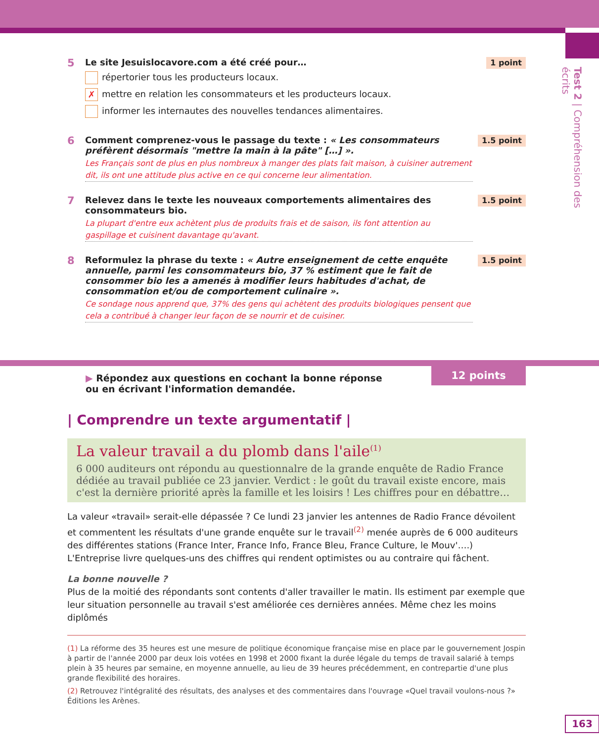Test 2 | Compréhension des écrits
5
Le site Jesuislocavore.com a été créé pour…
répertorier tous les producteurs locaux.
✗ mettre en relation les consommateurs et les producteurs locaux.
informer les internautes des nouvelles tendances alimentaires.
1 point
6
Comment comprenez-vous le passage du texte : « Les consommateurs préfèrent désormais "mettre la main à la pâte" […] ».
Les Français sont de plus en plus nombreux à manger des plats fait maison, à cuisiner autrement dit, ils ont une attitude plus active en ce qui concerne leur alimentation.
1.5 point
7
Relevez dans le texte les nouveaux comportements alimentaires des consommateurs bio.
La plupart d'entre eux achètent plus de produits frais et de saison, ils font attention au gaspillage et cuisinent davantage qu'avant.
1.5 point
8
Reformulez la phrase du texte : « Autre enseignement de cette enquête annuelle, parmi les consommateurs bio, 37 % estiment que le fait de consommer bio les a amenés à modifier leurs habitudes d'achat, de consommation et/ou de comportement culinaire ».
Ce sondage nous apprend que, 37% des gens qui achètent des produits biologiques pensent que cela a contribué à changer leur façon de se nourrir et de cuisiner.
1.5 point
12 points
▶ Répondez aux questions en cochant la bonne réponse ou en écrivant l'information demandée.
| Comprendre un texte argumentatif |
La valeur travail a du plomb dans l'aile<sup>(1)</sup>
6 000 auditeurs ont répondu au questionnalre de la grande enquête de Radio France dédiée au travail publiée ce 23 janvier. Verdict : le goût du travail existe encore, mais c'est la dernière priorité après la famille et les loisirs ! Les chiffres pour en débattre…
La valeur «travail» serait-elle dépassée ? Ce lundi 23 janvier les antennes de Radio France dévoilent et commentent les résultats d'une grande enquête sur le travail<sup>(2)</sup> menée auprès de 6 000 auditeurs des différentes stations (France Inter, France Info, France Bleu, France Culture, le Mouv'….) L'Entreprise livre quelques-uns des chiffres qui rendent optimistes ou au contraire qui fâchent.
La bonne nouvelle ?
Plus de la moitié des répondants sont contents d'aller travailler le matin. Ils estiment par exemple que leur situation personnelle au travail s'est améliorée ces dernières années. Même chez les moins diplômés
(1) La réforme des 35 heures est une mesure de politique économique française mise en place par le gouvernement Jospin à partir de l'année 2000 par deux lois votées en 1998 et 2000 fixant la durée légale du temps de travail salarié à temps plein à 35 heures par semaine, en moyenne annuelle, au lieu de 39 heures précédemment, en contrepartie d'une plus grande flexibilité des horaires.
(2) Retrouvez l'intégralité des résultats, des analyses et des commentaires dans l'ouvrage «Quel travail voulons-nous ?» Éditions les Arènes.
163